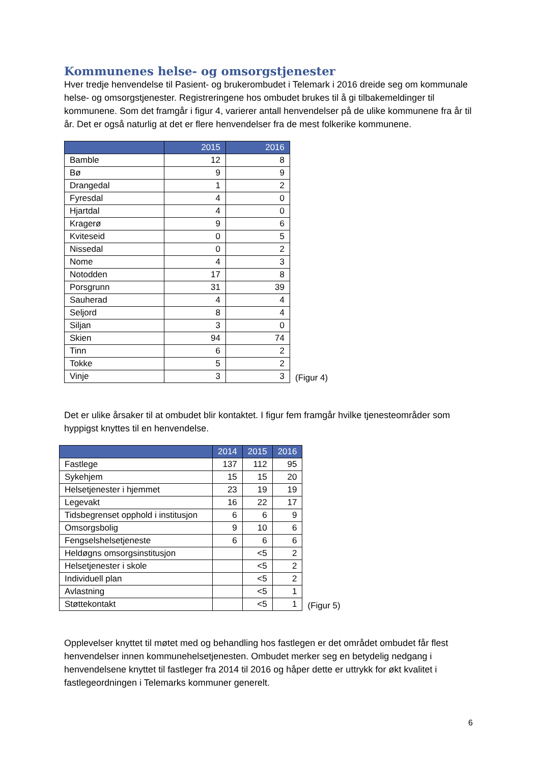Kommunenes helse- og omsorgstjenester
Hver tredje henvendelse til Pasient- og brukerombudet i Telemark i 2016 dreide seg om kommunale helse- og omsorgstjenester. Registreringene hos ombudet brukes til å gi tilbakemeldinger til kommunene. Som det framgår i figur 4, varierer antall henvendelser på de ulike kommunene fra år til år. Det er også naturlig at det er flere henvendelser fra de mest folkerike kommunene.
| | 2015 | 2016 |
| --- | --- | --- |
| Bamble | 12 | 8 |
| Bø | 9 | 9 |
| Drangedal | 1 | 2 |
| Fyresdal | 4 | 0 |
| Hjartdal | 4 | 0 |
| Kragerø | 9 | 6 |
| Kviteseid | 0 | 5 |
| Nissedal | 0 | 2 |
| Nome | 4 | 3 |
| Notodden | 17 | 8 |
| Porsgrunn | 31 | 39 |
| Sauherad | 4 | 4 |
| Seljord | 8 | 4 |
| Siljan | 3 | 0 |
| Skien | 94 | 74 |
| Tinn | 6 | 2 |
| Tokke | 5 | 2 |
| Vinje | 3 | 3 |
(Figur 4)
Det er ulike årsaker til at ombudet blir kontaktet. I figur fem framgår hvilke tjenesteområder som hyppigst knyttes til en henvendelse.
| | 2014 | 2015 | 2016 |
| --- | --- | --- | --- |
| Fastlege | 137 | 112 | 95 |
| Sykehjem | 15 | 15 | 20 |
| Helsetjenester i hjemmet | 23 | 19 | 19 |
| Legevakt | 16 | 22 | 17 |
| Tidsbegrenset opphold i institusjon | 6 | 6 | 9 |
| Omsorgsbolig | 9 | 10 | 6 |
| Fengselshelsetjeneste | 6 | 6 | 6 |
| Heldøgns omsorgsinstitusjon | | <5 | 2 |
| Helsetjenester i skole | | <5 | 2 |
| Individuell plan | | <5 | 2 |
| Avlastning | | <5 | 1 |
| Støttekontakt | | <5 | 1 |
(Figur 5)
Opplevelser knyttet til møtet med og behandling hos fastlegen er det området ombudet får flest henvendelser innen kommunehelsetjenesten. Ombudet merker seg en betydelig nedgang i henvendelsene knyttet til fastleger fra 2014 til 2016 og håper dette er uttrykk for økt kvalitet i fastlegeordningen i Telemarks kommuner generelt.
6